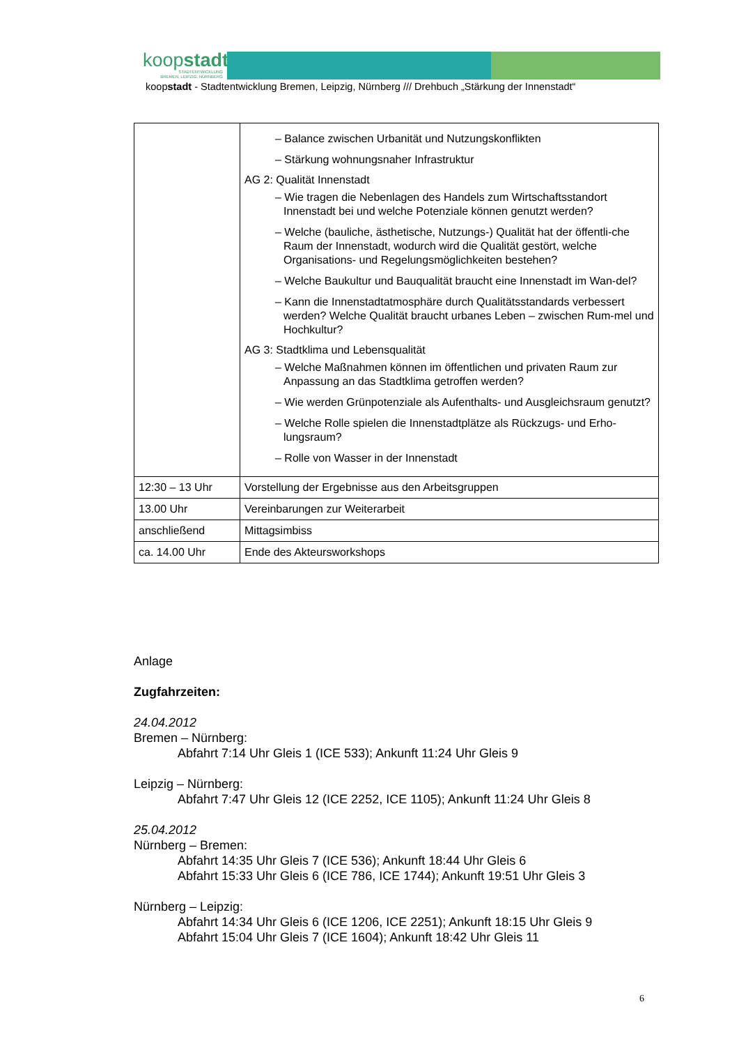koopstadt
STADTENTWICKLUNG
BREMEN, LEIPZIG, NÜRNBERG
koopstadt - Stadtentwicklung Bremen, Leipzig, Nürnberg /// Drehbuch „Stärkung der Innenstadt“
| | – Balance zwischen Urbanität und Nutzungskonflikten – Stärkung wohnungsnaher Infrastruktur AG 2: Qualität Innenstadt – Wie tragen die Nebenlagen des Handels zum Wirtschaftsstandort Innenstadt bei und welche Potenziale können genutzt werden? – Welche (bauliche, ästhetische, Nutzungs-) Qualität hat der öffentli-che Raum der Innenstadt, wodurch wird die Qualität gestört, welche Organisations- und Regelungsmöglichkeiten bestehen? – Welche Baukultur und Bauqualität braucht eine Innenstadt im Wan-del? – Kann die Innenstadtatmosphäre durch Qualitätsstandards verbessert werden? Welche Qualität braucht urbanes Leben – zwischen Rum-mel und Hochkultur? AG 3: Stadtklima und Lebensqualität – Welche Maßnahmen können im öffentlichen und privaten Raum zur Anpassung an das Stadtklima getroffen werden? – Wie werden Grünpotenziale als Aufenthalts- und Ausgleichsraum genutzt? – Welche Rolle spielen die Innenstadtplätze als Rückzugs- und Erho-lungsraum? – Rolle von Wasser in der Innenstadt |
| 12:30 – 13 Uhr | Vorstellung der Ergebnisse aus den Arbeitsgruppen |
| 13.00 Uhr | Vereinbarungen zur Weiterarbeit |
| anschließend | Mittagsimbiss |
| ca. 14.00 Uhr | Ende des Akteursworkshops |
Anlage
Zugfahrzeiten:
24.04.2012
Bremen – Nürnberg:
Abfahrt 7:14 Uhr Gleis 1 (ICE 533); Ankunft 11:24 Uhr Gleis 9
Leipzig – Nürnberg:
Abfahrt 7:47 Uhr Gleis 12 (ICE 2252, ICE 1105); Ankunft 11:24 Uhr Gleis 8
25.04.2012
Nürnberg – Bremen:
Abfahrt 14:35 Uhr Gleis 7 (ICE 536); Ankunft 18:44 Uhr Gleis 6
Abfahrt 15:33 Uhr Gleis 6 (ICE 786, ICE 1744); Ankunft 19:51 Uhr Gleis 3
Nürnberg – Leipzig:
Abfahrt 14:34 Uhr Gleis 6 (ICE 1206, ICE 2251); Ankunft 18:15 Uhr Gleis 9
Abfahrt 15:04 Uhr Gleis 7 (ICE 1604); Ankunft 18:42 Uhr Gleis 11
6